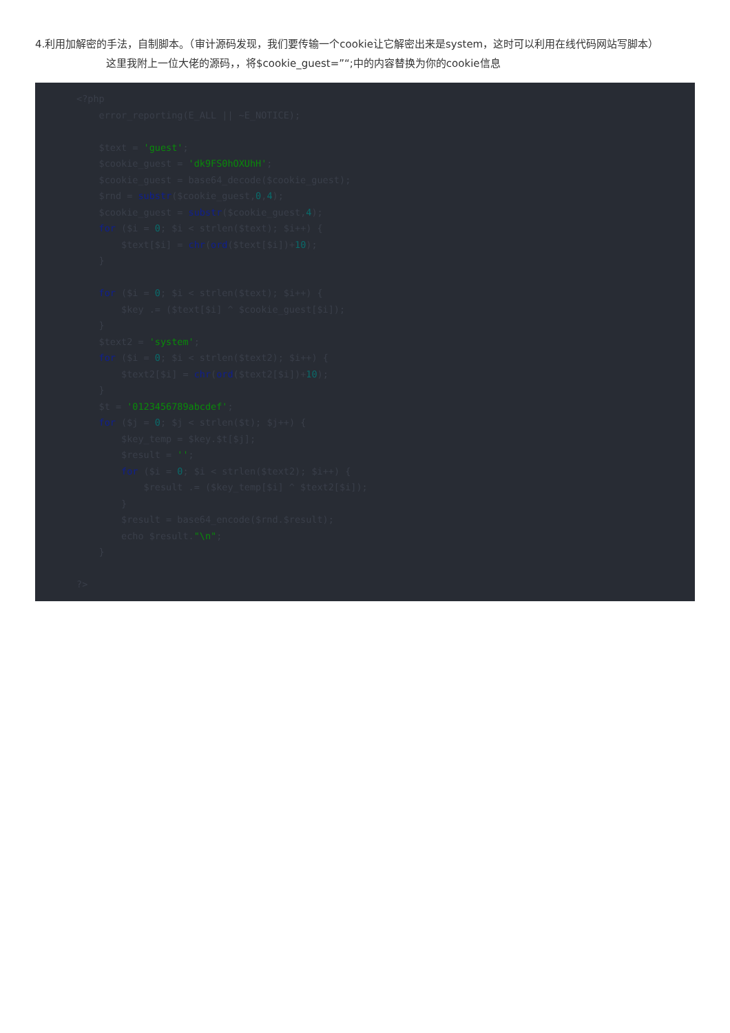4.利用加解密的手法，自制脚本。（审计源码发现，我们要传输一个cookie让它解密出来是system，这时可以利用在线代码网站写脚本）
这里我附上一位大佬的源码，，将$cookie_guest=”“;中的内容替换为你的cookie信息
<?php
    error_reporting(E_ALL || ~E_NOTICE);

    $text = 'guest';
    $cookie_guest = 'dk9FS0hOXUhH';
    $cookie_guest = base64_decode($cookie_guest);
    $rnd = substr($cookie_guest,0,4);
    $cookie_guest = substr($cookie_guest,4);
    for ($i = 0; $i < strlen($text); $i++) {
        $text[$i] = chr(ord($text[$i])+10);
    }

    for ($i = 0; $i < strlen($text); $i++) {
        $key .= ($text[$i] ^ $cookie_guest[$i]);
    }
    $text2 = 'system';
    for ($i = 0; $i < strlen($text2); $i++) {
        $text2[$i] = chr(ord($text2[$i])+10);
    }
    $t = '0123456789abcdef';
    for ($j = 0; $j < strlen($t); $j++) {
        $key_temp = $key.$t[$j];
        $result = '';
        for ($i = 0; $i < strlen($text2); $i++) {
            $result .= ($key_temp[$i] ^ $text2[$i]);
        }
        $result = base64_encode($rnd.$result);
        echo $result."\n";
    }

?>